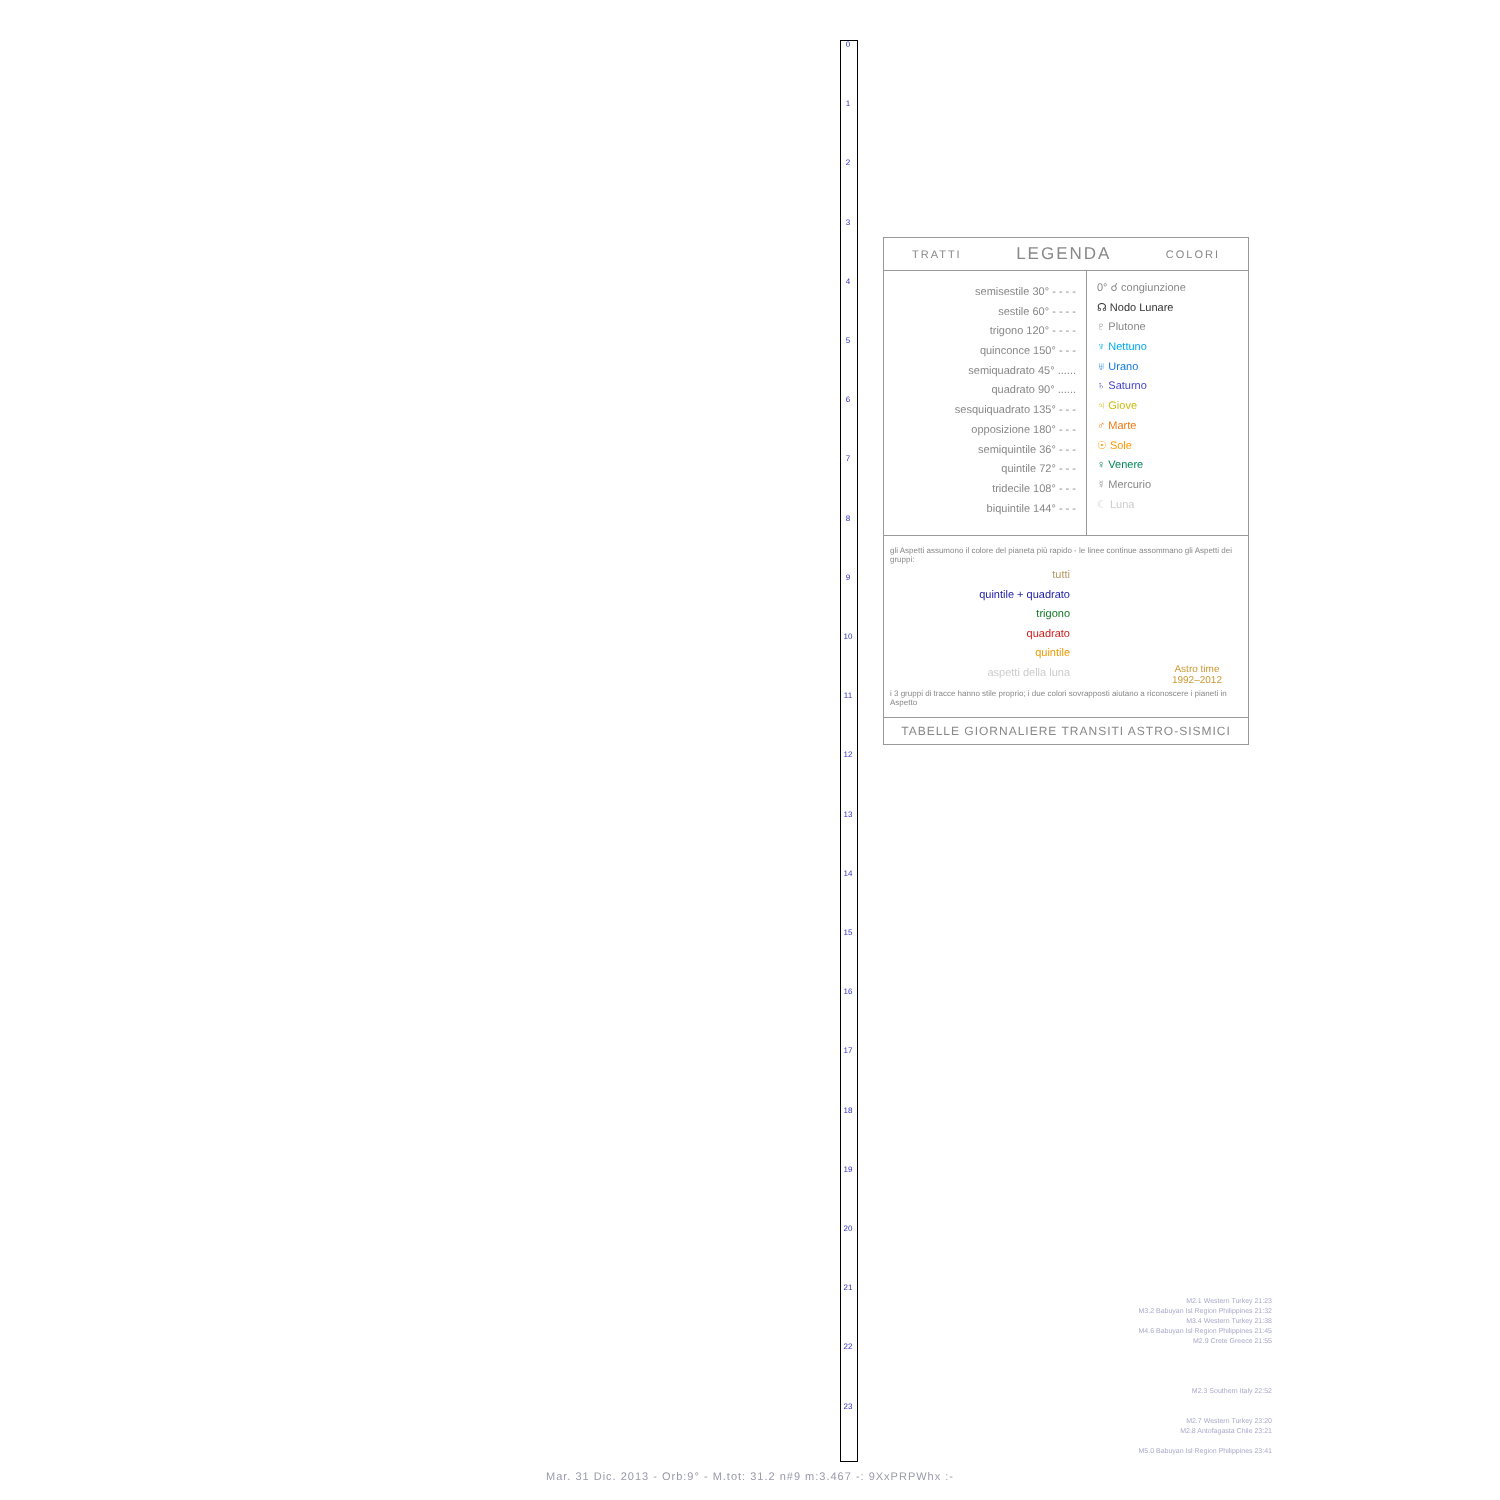0
1
2
3
4
5
6
7
8
9
10
11
12
13
14
15
16
17
18
19
20
21
22
23
TRATTI LEGENDA COLORI
semisestile 30° - - - -
sestile 60° - - - -
trigono 120° - - - -
quinconce 150° - - -
semiquadrato 45° ......
quadrato 90° ......
sesquiquadrato 135° - - -
opposizione 180° - - -
semiquintile 36° - - -
quintile 72° - - -
tridecile 108° - - -
biquintile 144° - - -
0° ☌ congiunzione
☊ Nodo Lunare
♇ Plutone
♆ Nettuno
♅ Urano
♄ Saturno
♃ Giove
♂ Marte
☉ Sole
♀ Venere
☿ Mercurio
☾ Luna
gli Aspetti assumono il colore del pianeta più rapido - le linee continue assommano gli Aspetti dei gruppi:
tutti
quintile + quadrato
trigono
quadrato
quintile
aspetti della luna
Astro time
1992–2012
i 3 gruppi di tracce hanno stile proprio; i due colori sovrapposti aiutano a riconoscere i pianeti in Aspetto
TABELLE GIORNALIERE TRANSITI ASTRO-SISMICI
M2.1 Western Turkey 21:23
M3.2 Babuyan Isl Region Philippines 21:32
M3.4 Western Turkey 21:38
M4.6 Babuyan Isl Region Philippines 21:45
M2.9 Crete Greece 21:55
M2.3 Southern Italy 22:52
M2.7 Western Turkey 23:20
M2.8 Antofagasta Chile 23:21
M5.0 Babuyan Isl Region Philippines 23:41
Mar. 31 Dic. 2013 - Orb:9° - M.tot: 31.2 n#9 m:3.467 -: 9XxPRPWhx :-